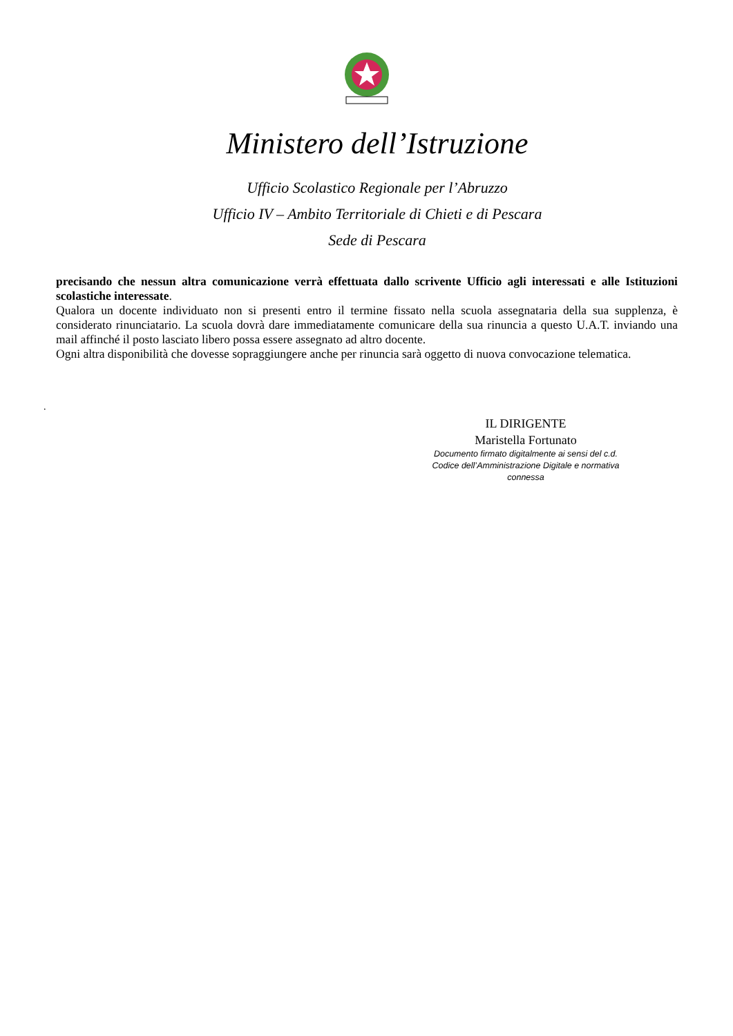Ministero dell’Istruzione
Ufficio Scolastico Regionale per l’Abruzzo
Ufficio IV – Ambito Territoriale di Chieti e di Pescara
Sede di Pescara
precisando che nessun altra comunicazione verrà effettuata dallo scrivente Ufficio agli interessati e alle Istituzioni scolastiche interessate.
Qualora un docente individuato non si presenti entro il termine fissato nella scuola assegnataria della sua supplenza, è considerato rinunciatario. La scuola dovrà dare immediatamente comunicare della sua rinuncia a questo U.A.T. inviando una mail affinché il posto lasciato libero possa essere assegnato ad altro docente.
Ogni altra disponibilità che dovesse sopraggiungere anche per rinuncia sarà oggetto di nuova convocazione telematica.
.
IL DIRIGENTE
Maristella Fortunato
Documento firmato digitalmente ai sensi del c.d.
Codice dell’Amministrazione Digitale e normativa
connessa